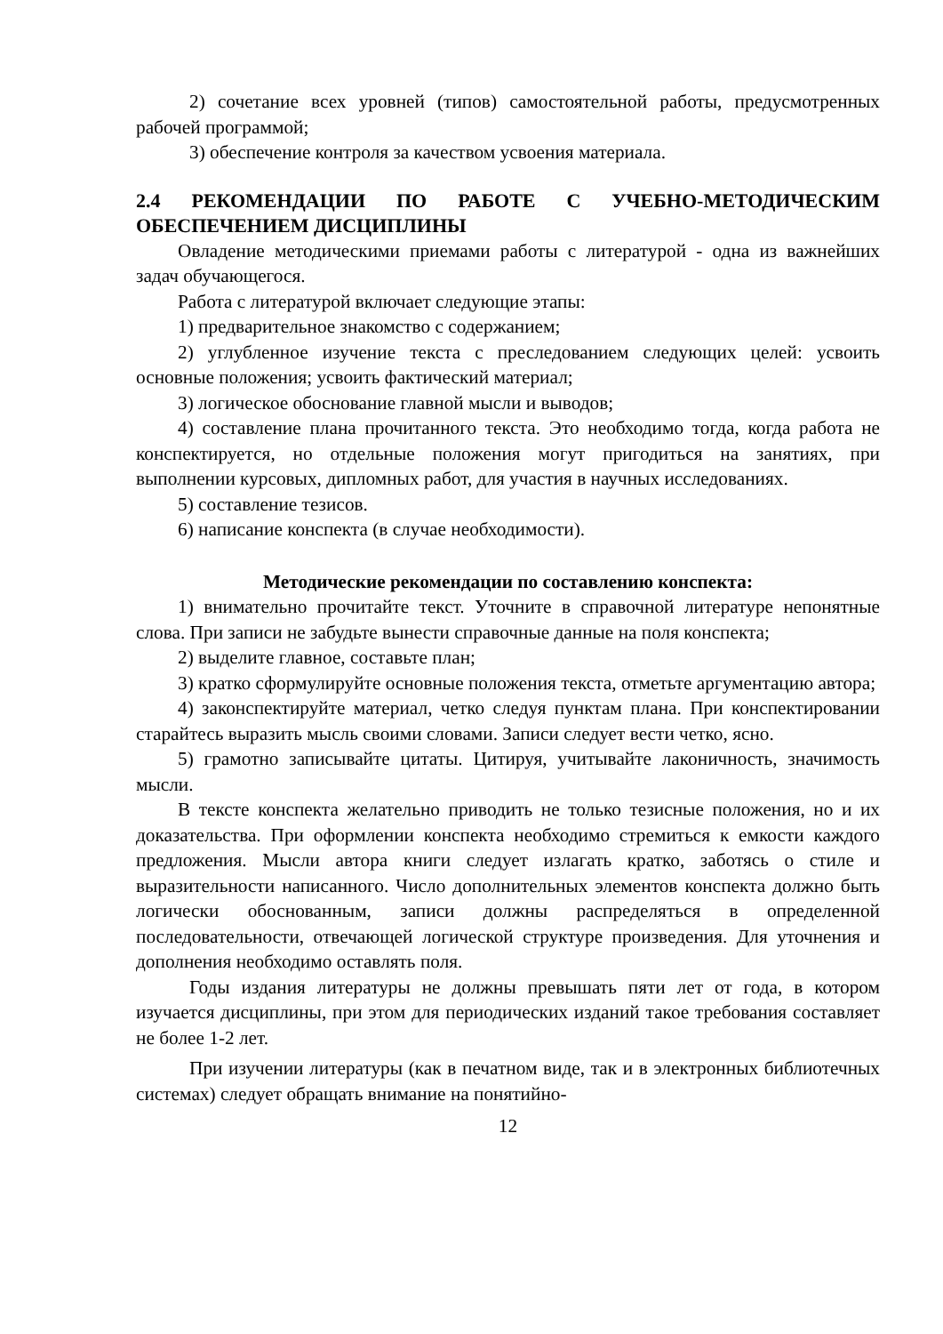2) сочетание всех уровней (типов) самостоятельной работы, предусмотренных рабочей программой;
3) обеспечение контроля за качеством усвоения материала.
2.4 РЕКОМЕНДАЦИИ ПО РАБОТЕ С УЧЕБНО-МЕТОДИЧЕСКИМ ОБЕСПЕЧЕНИЕМ ДИСЦИПЛИНЫ
Овладение методическими приемами работы с литературой - одна из важнейших задач обучающегося.
Работа с литературой включает следующие этапы:
1) предварительное знакомство с содержанием;
2) углубленное изучение текста с преследованием следующих целей: усвоить основные положения; усвоить фактический материал;
3) логическое обоснование главной мысли и выводов;
4) составление плана прочитанного текста. Это необходимо тогда, когда работа не конспектируется, но отдельные положения могут пригодиться на занятиях, при выполнении курсовых, дипломных работ, для участия в научных исследованиях.
5) составление тезисов.
6) написание конспекта (в случае необходимости).
Методические рекомендации по составлению конспекта:
1) внимательно прочитайте текст. Уточните в справочной литературе непонятные слова. При записи не забудьте вынести справочные данные на поля конспекта;
2) выделите главное, составьте план;
3) кратко сформулируйте основные положения текста, отметьте аргументацию автора;
4) законспектируйте материал, четко следуя пунктам плана. При конспектировании старайтесь выразить мысль своими словами. Записи следует вести четко, ясно.
5) грамотно записывайте цитаты. Цитируя, учитывайте лаконичность, значимость мысли.
В тексте конспекта желательно приводить не только тезисные положения, но и их доказательства. При оформлении конспекта необходимо стремиться к емкости каждого предложения. Мысли автора книги следует излагать кратко, заботясь о стиле и выразительности написанного. Число дополнительных элементов конспекта должно быть логически обоснованным, записи должны распределяться в определенной последовательности, отвечающей логической структуре произведения. Для уточнения и дополнения необходимо оставлять поля.
Годы издания литературы не должны превышать пяти лет от года, в котором изучается дисциплины, при этом для периодических изданий такое требования составляет не более 1-2 лет.
При изучении литературы (как в печатном виде, так и в электронных библиотечных системах) следует обращать внимание на понятийно-
12